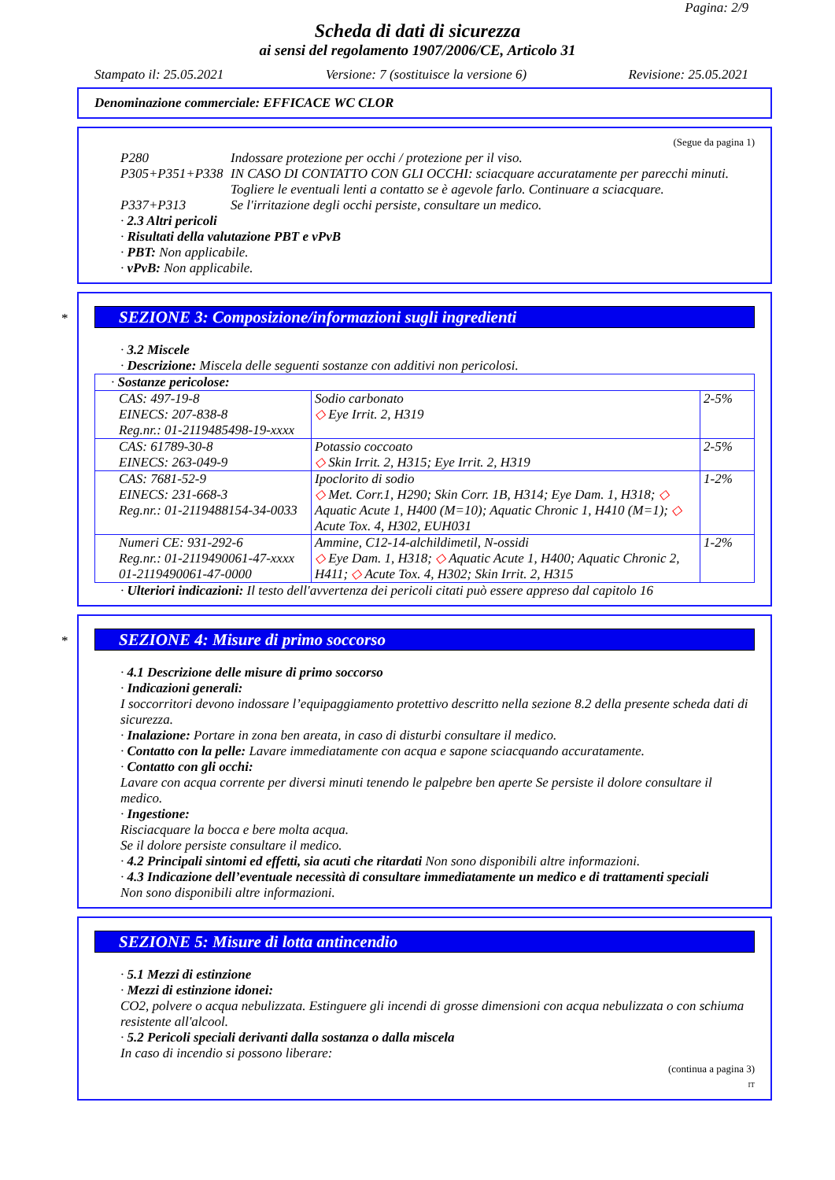Pagina: 2/9
Scheda di dati di sicurezza
ai sensi del regolamento 1907/2006/CE, Articolo 31
Stampato il: 25.05.2021 Versione: 7 (sostituisce la versione 6) Revisione: 25.05.2021
Denominazione commerciale: EFFICACE WC CLOR
(Segue da pagina 1)
P280 Indossare protezione per occhi / protezione per il viso. P305+P351+P338 IN CASO DI CONTATTO CON GLI OCCHI: sciacquare accuratamente per parecchi minuti. Togliere le eventuali lenti a contatto se è agevole farlo. Continuare a sciacquare. P337+P313 Se l'irritazione degli occhi persiste, consultare un medico.
· 2.3 Altri pericoli
· Risultati della valutazione PBT e vPvB
· PBT: Non applicabile.
· vPvB: Non applicabile.
*
SEZIONE 3: Composizione/informazioni sugli ingredienti
· 3.2 Miscele
· Descrizione: Miscela delle seguenti sostanze con additivi non pericolosi.
| · Sostanze pericolose: | | |
| CAS: 497-19-8 EINECS: 207-838-8 Reg.nr.: 01-2119485498-19-xxxx | Sodio carbonato ◇ Eye Irrit. 2, H319 | 2-5% |
| CAS: 61789-30-8 EINECS: 263-049-9 | Potassio coccoato ◇ Skin Irrit. 2, H315; Eye Irrit. 2, H319 | 2-5% |
| CAS: 7681-52-9 EINECS: 231-668-3 Reg.nr.: 01-2119488154-34-0033 | Ipoclorito di sodio ◇ Met. Corr.1, H290; Skin Corr. 1B, H314; Eye Dam. 1, H318; ◇ Aquatic Acute 1, H400 (M=10); Aquatic Chronic 1, H410 (M=1); ◇ Acute Tox. 4, H302, EUH031 | 1-2% |
| Numeri CE: 931-292-6 Reg.nr.: 01-2119490061-47-xxxx 01-2119490061-47-0000 | Ammine, C12-14-alchildimetil, N-ossidi ◇ Eye Dam. 1, H318; ◇ Aquatic Acute 1, H400; Aquatic Chronic 2, H411; ◇ Acute Tox. 4, H302; Skin Irrit. 2, H315 | 1-2% |
· Ulteriori indicazioni: Il testo dell'avvertenza dei pericoli citati può essere appreso dal capitolo 16
*
SEZIONE 4: Misure di primo soccorso
· 4.1 Descrizione delle misure di primo soccorso
· Indicazioni generali:
I soccorritori devono indossare l’equipaggiamento protettivo descritto nella sezione 8.2 della presente scheda dati di sicurezza.
· Inalazione: Portare in zona ben areata, in caso di disturbi consultare il medico.
· Contatto con la pelle: Lavare immediatamente con acqua e sapone sciacquando accuratamente.
· Contatto con gli occhi:
Lavare con acqua corrente per diversi minuti tenendo le palpebre ben aperte Se persiste il dolore consultare il medico.
· Ingestione:
Risciacquare la bocca e bere molta acqua.
Se il dolore persiste consultare il medico.
· 4.2 Principali sintomi ed effetti, sia acuti che ritardati Non sono disponibili altre informazioni.
· 4.3 Indicazione dell’eventuale necessità di consultare immediatamente un medico e di trattamenti speciali
Non sono disponibili altre informazioni.
SEZIONE 5: Misure di lotta antincendio
· 5.1 Mezzi di estinzione
· Mezzi di estinzione idonei:
CO2, polvere o acqua nebulizzata. Estinguere gli incendi di grosse dimensioni con acqua nebulizzata o con schiuma resistente all'alcool.
· 5.2 Pericoli speciali derivanti dalla sostanza o dalla miscela
In caso di incendio si possono liberare:
(continua a pagina 3)
IT